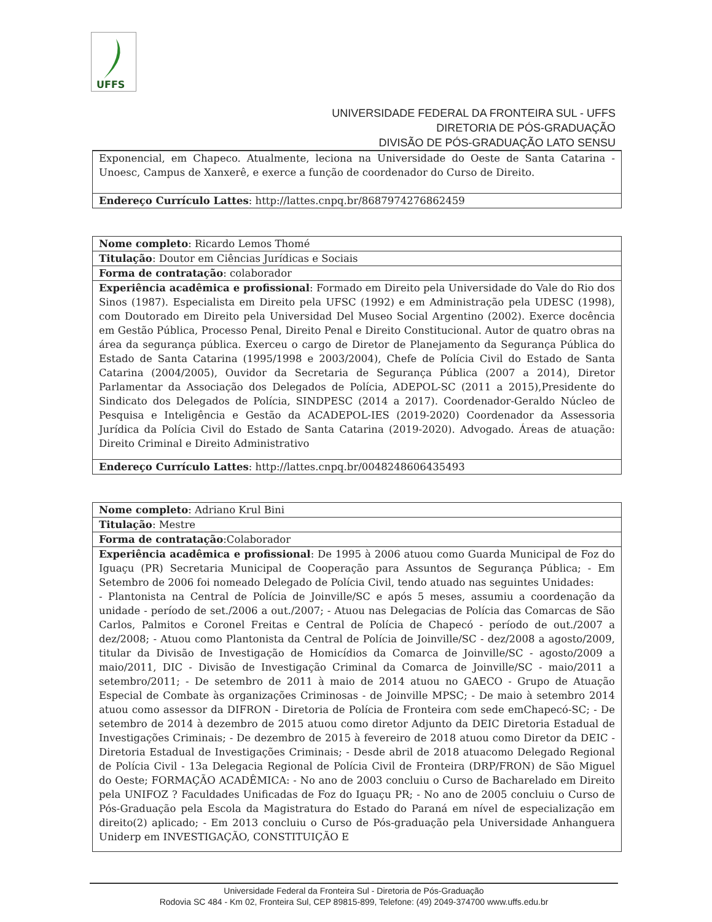UFFS
UNIVERSIDADE FEDERAL DA FRONTEIRA SUL - UFFS
DIRETORIA DE PÓS-GRADUAÇÃO
DIVISÃO DE PÓS-GRADUAÇÃO LATO SENSU
| Exponencial, em Chapeco. Atualmente, leciona na Universidade do Oeste de Santa Catarina - Unoesc, Campus de Xanxerê, e exerce a função de coordenador do Curso de Direito. |
| Endereço Currículo Lattes : http://lattes.cnpq.br/8687974276862459 |
| Nome completo : Ricardo Lemos Thomé |
| Titulação : Doutor em Ciências Jurídicas e Sociais |
| Forma de contratação : colaborador |
| Experiência acadêmica e profissional : Formado em Direito pela Universidade do Vale do Rio dos Sinos (1987). Especialista em Direito pela UFSC (1992) e em Administração pela UDESC (1998), com Doutorado em Direito pela Universidad Del Museo Social Argentino (2002). Exerce docência em Gestão Pública, Processo Penal, Direito Penal e Direito Constitucional. Autor de quatro obras na área da segurança pública. Exerceu o cargo de Diretor de Planejamento da Segurança Pública do Estado de Santa Catarina (1995/1998 e 2003/2004), Chefe de Polícia Civil do Estado de Santa Catarina (2004/2005), Ouvidor da Secretaria de Segurança Pública (2007 a 2014), Diretor Parlamentar da Associação dos Delegados de Polícia, ADEPOL-SC (2011 a 2015),Presidente do Sindicato dos Delegados de Polícia, SINDPESC (2014 a 2017). Coordenador-Geraldo Núcleo de Pesquisa e Inteligência e Gestão da ACADEPOL-IES (2019-2020) Coordenador da Assessoria Jurídica da Polícia Civil do Estado de Santa Catarina (2019-2020). Advogado. Áreas de atuação: Direito Criminal e Direito Administrativo |
| Endereço Currículo Lattes : http://lattes.cnpq.br/0048248606435493 |
| Nome completo : Adriano Krul Bini |
| Titulação : Mestre |
| Forma de contratação :Colaborador |
| Experiência acadêmica e profissional : De 1995 à 2006 atuou como Guarda Municipal de Foz do Iguaçu (PR) Secretaria Municipal de Cooperação para Assuntos de Segurança Pública; - Em Setembro de 2006 foi nomeado Delegado de Polícia Civil, tendo atuado nas seguintes Unidades: - Plantonista na Central de Polícia de Joinville/SC e após 5 meses, assumiu a coordenação da unidade - período de set./2006 a out./2007; - Atuou nas Delegacias de Polícia das Comarcas de São Carlos, Palmitos e Coronel Freitas e Central de Polícia de Chapecó - período de out./2007 a dez/2008; - Atuou como Plantonista da Central de Polícia de Joinville/SC - dez/2008 a agosto/2009, titular da Divisão de Investigação de Homicídios da Comarca de Joinville/SC - agosto/2009 a maio/2011, DIC - Divisão de Investigação Criminal da Comarca de Joinville/SC - maio/2011 a setembro/2011; - De setembro de 2011 à maio de 2014 atuou no GAECO - Grupo de Atuação Especial de Combate às organizações Criminosas - de Joinville MPSC; - De maio à setembro 2014 atuou como assessor da DIFRON - Diretoria de Polícia de Fronteira com sede emChapecó-SC; - De setembro de 2014 à dezembro de 2015 atuou como diretor Adjunto da DEIC Diretoria Estadual de Investigações Criminais; - De dezembro de 2015 à fevereiro de 2018 atuou como Diretor da DEIC - Diretoria Estadual de Investigações Criminais; - Desde abril de 2018 atuacomo Delegado Regional de Polícia Civil - 13a Delegacia Regional de Polícia Civil de Fronteira (DRP/FRON) de São Miguel do Oeste; FORMAÇÃO ACADÊMICA: - No ano de 2003 concluiu o Curso de Bacharelado em Direito pela UNIFOZ ? Faculdades Unificadas de Foz do Iguaçu PR; - No ano de 2005 concluiu o Curso de Pós-Graduação pela Escola da Magistratura do Estado do Paraná em nível de especialização em direito(2) aplicado; - Em 2013 concluiu o Curso de Pós-graduação pela Universidade Anhanguera Uniderp em INVESTIGAÇÃO, CONSTITUIÇÃO E |
Universidade Federal da Fronteira Sul - Diretoria de Pós-Graduação
Rodovia SC 484 - Km 02, Fronteira Sul, CEP 89815-899, Telefone: (49) 2049-374700 www.uffs.edu.br